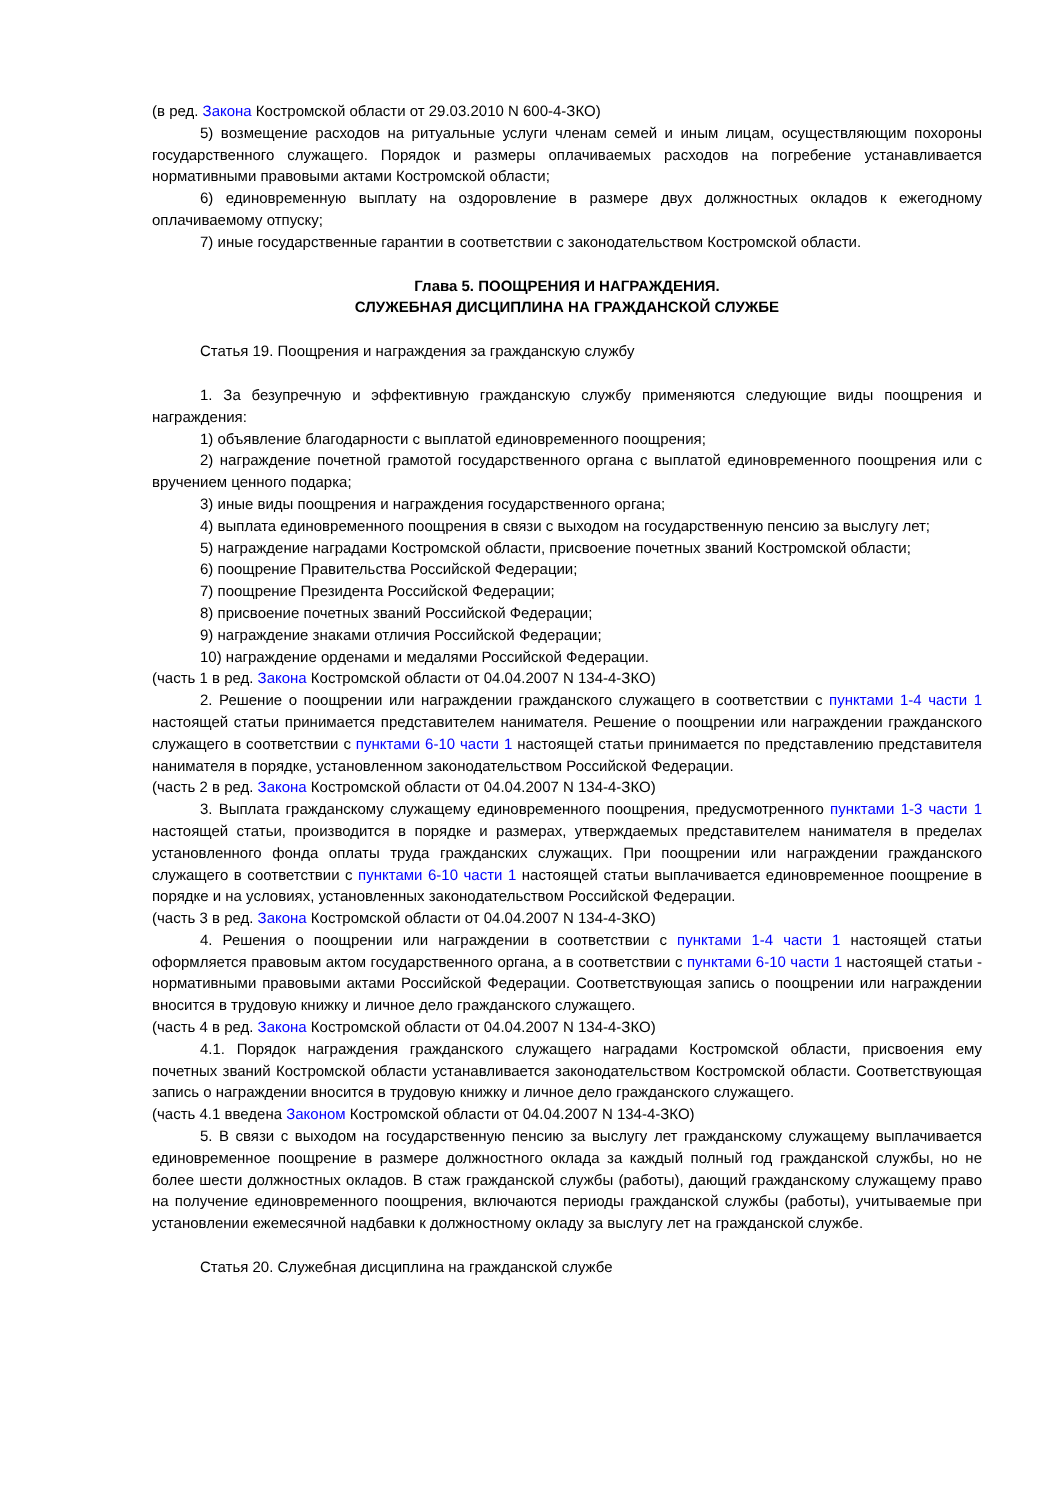(в ред. Закона Костромской области от 29.03.2010 N 600-4-ЗКО)
5) возмещение расходов на ритуальные услуги членам семей и иным лицам, осуществляющим похороны государственного служащего. Порядок и размеры оплачиваемых расходов на погребение устанавливается нормативными правовыми актами Костромской области;
6) единовременную выплату на оздоровление в размере двух должностных окладов к ежегодному оплачиваемому отпуску;
7) иные государственные гарантии в соответствии с законодательством Костромской области.
Глава 5. ПООЩРЕНИЯ И НАГРАЖДЕНИЯ.
СЛУЖЕБНАЯ ДИСЦИПЛИНА НА ГРАЖДАНСКОЙ СЛУЖБЕ
Статья 19. Поощрения и награждения за гражданскую службу
1. За безупречную и эффективную гражданскую службу применяются следующие виды поощрения и награждения:
1) объявление благодарности с выплатой единовременного поощрения;
2) награждение почетной грамотой государственного органа с выплатой единовременного поощрения или с вручением ценного подарка;
3) иные виды поощрения и награждения государственного органа;
4) выплата единовременного поощрения в связи с выходом на государственную пенсию за выслугу лет;
5) награждение наградами Костромской области, присвоение почетных званий Костромской области;
6) поощрение Правительства Российской Федерации;
7) поощрение Президента Российской Федерации;
8) присвоение почетных званий Российской Федерации;
9) награждение знаками отличия Российской Федерации;
10) награждение орденами и медалями Российской Федерации.
(часть 1 в ред. Закона Костромской области от 04.04.2007 N 134-4-ЗКО)
2. Решение о поощрении или награждении гражданского служащего в соответствии с пунктами 1-4 части 1 настоящей статьи принимается представителем нанимателя. Решение о поощрении или награждении гражданского служащего в соответствии с пунктами 6-10 части 1 настоящей статьи принимается по представлению представителя нанимателя в порядке, установленном законодательством Российской Федерации.
(часть 2 в ред. Закона Костромской области от 04.04.2007 N 134-4-ЗКО)
3. Выплата гражданскому служащему единовременного поощрения, предусмотренного пунктами 1-3 части 1 настоящей статьи, производится в порядке и размерах, утверждаемых представителем нанимателя в пределах установленного фонда оплаты труда гражданских служащих. При поощрении или награждении гражданского служащего в соответствии с пунктами 6-10 части 1 настоящей статьи выплачивается единовременное поощрение в порядке и на условиях, установленных законодательством Российской Федерации.
(часть 3 в ред. Закона Костромской области от 04.04.2007 N 134-4-ЗКО)
4. Решения о поощрении или награждении в соответствии с пунктами 1-4 части 1 настоящей статьи оформляется правовым актом государственного органа, а в соответствии с пунктами 6-10 части 1 настоящей статьи - нормативными правовыми актами Российской Федерации. Соответствующая запись о поощрении или награждении вносится в трудовую книжку и личное дело гражданского служащего.
(часть 4 в ред. Закона Костромской области от 04.04.2007 N 134-4-ЗКО)
4.1. Порядок награждения гражданского служащего наградами Костромской области, присвоения ему почетных званий Костромской области устанавливается законодательством Костромской области. Соответствующая запись о награждении вносится в трудовую книжку и личное дело гражданского служащего.
(часть 4.1 введена Законом Костромской области от 04.04.2007 N 134-4-ЗКО)
5. В связи с выходом на государственную пенсию за выслугу лет гражданскому служащему выплачивается единовременное поощрение в размере должностного оклада за каждый полный год гражданской службы, но не более шести должностных окладов. В стаж гражданской службы (работы), дающий гражданскому служащему право на получение единовременного поощрения, включаются периоды гражданской службы (работы), учитываемые при установлении ежемесячной надбавки к должностному окладу за выслугу лет на гражданской службе.
Статья 20. Служебная дисциплина на гражданской службе